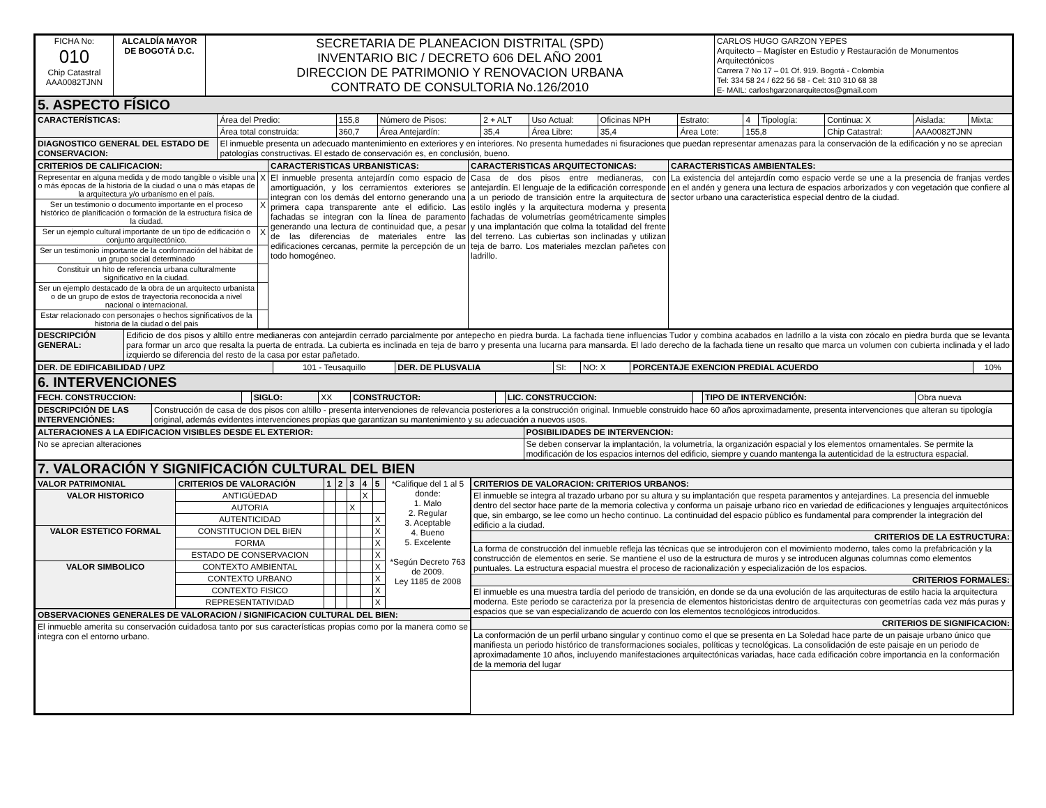| FICHA No: 010 Chip Catastral AAA0082TJNN | ALCALDÍA MAYOR DE BOGOTÁ D.C. | SECRETARIA DE PLANEACION DISTRITAL (SPD) INVENTARIO BIC / DECRETO 606 DEL AÑO 2001 DIRECCION DE PATRIMONIO Y RENOVACION URBANA CONTRATO DE CONSULTORIA No.126/2010 | CARLOS HUGO GARZON YEPES Arquitecto – Magíster en Estudio y Restauración de Monumentos Arquitectónicos Carrera 7 No 17 – 01 Of. 919. Bogotá - Colombia Tel: 334 58 24 / 622 56 58 - Cel: 310 310 68 38 E- MAIL: carloshgarzonarquitectos@gmail.com |
5. ASPECTO FÍSICO
| CARACTERÍSTICAS: | Área del Predio: | 155,8 | Número de Pisos: | 2 + ALT | Uso Actual: | Oficinas NPH | Estrato: | 4 | Tipología: | Continua: X | Aislada: | Mixta: |
| | Área total construida: | 360,7 | Área Antejardín: | 35,4 | Área Libre: | 35,4 | Área Lote: | 155,8 | | Chip Catastral: | AAA0082TJNN | |
| DIAGNOSTICO GENERAL DEL ESTADO DE CONSERVACION: | El inmueble presenta un adecuado mantenimiento en exteriores y en interiores. No presenta humedades ni fisuraciones que puedan representar amenazas para la conservación de la edificación y no se aprecian patologías constructivas. El estado de conservación es, en conclusión, bueno. | | | | | | | | | | | |
| CRITERIOS DE CALIFICACION: | | CARACTERISTICAS URBANISTICAS: | CARACTERISTICAS ARQUITECTONICAS: | CARACTERISTICAS AMBIENTALES: |
| --- | --- | --- | --- | --- |
| Representar en alguna medida y de modo tangible o visible una o más épocas de la historia de la ciudad o una o más etapas de la arquitectura y/o urbanismo en el país. | X | El inmueble presenta antejardín como espacio de amortiguación, y los cerramientos exteriores se integran con los demás del entorno generando una primera capa transparente ante el edificio. Las fachadas se integran con la línea de paramento generando una lectura de continuidad que, a pesar de las diferencias de materiales entre las edificaciones cercanas, permite la percepción de un todo homogéneo. | Casa de dos pisos entre medianeras, con antejardín. El lenguaje de la edificación corresponde a un periodo de transición entre la arquitectura de estilo inglés y la arquitectura moderna y presenta fachadas de volumetrías geométricamente simples y una implantación que colma la totalidad del frente del terreno. Las cubiertas son inclinadas y utilizan teja de barro. Los materiales mezclan pañetes con ladrillo. | La existencia del antejardín como espacio verde se une a la presencia de franjas verdes en el andén y genera una lectura de espacios arborizados y con vegetación que confiere al sector urbano una característica especial dentro de la ciudad. |
| Ser un testimonio o documento importante en el proceso histórico de planificación o formación de la estructura física de la ciudad. | X | | | |
| Ser un ejemplo cultural importante de un tipo de edificación o conjunto arquitectónico. | X | | | |
| Ser un testimonio importante de la conformación del hábitat de un grupo social determinado | | | | |
| Constituir un hito de referencia urbana culturalmente significativo en la ciudad. | | | | |
| Ser un ejemplo destacado de la obra de un arquitecto urbanista o de un grupo de estos de trayectoria reconocida a nivel nacional o internacional. | | | | |
| Estar relacionado con personajes o hechos significativos de la historia de la ciudad o del país | | | | |
| DESCRIPCIÓN GENERAL: | Edificio de dos pisos y altillo entre medianeras con antejardín cerrado parcialmente por antepecho en piedra burda. La fachada tiene influencias Tudor y combina acabados en ladrillo a la vista con zócalo en piedra burda que se levanta para formar un arco que resalta la puerta de entrada. La cubierta es inclinada en teja de barro y presenta una lucarna para mansarda. El lado derecho de la fachada tiene un resalto que marca un volumen con cubierta inclinada y el lado izquierdo se diferencia del resto de la casa por estar pañetado. |
| DER. DE EDIFICABILIDAD / UPZ | 101 - Teusaquillo | DER. DE PLUSVALIA | SI: | NO: X | PORCENTAJE EXENCION PREDIAL ACUERDO | 10% |
6. INTERVENCIONES
| FECH. CONSTRUCCION: | | SIGLO: | XX | CONSTRUCTOR: | | LIC. CONSTRUCCION: | | TIPO DE INTERVENCIÓN: | Obra nueva |
| DESCRIPCIÓN DE LAS INTERVENCIÓNES: | Construcción de casa de dos pisos con altillo - presenta intervenciones de relevancia posteriores a la construcción original. Inmueble construido hace 60 años aproximadamente, presenta intervenciones que alteran su tipología original, además evidentes intervenciones propias que garantizan su mantenimiento y su adecuación a nuevos usos. |
| ALTERACIONES A LA EDIFICACION VISIBLES DESDE EL EXTERIOR: | POSIBILIDADES DE INTERVENCION: |
| --- | --- |
| No se aprecian alteraciones | Se deben conservar la implantación, la volumetría, la organización espacial y los elementos ornamentales. Se permite la modificación de los espacios internos del edificio, siempre y cuando mantenga la autenticidad de la estructura espacial. |
7. VALORACIÓN Y SIGNIFICACIÓN CULTURAL DEL BIEN
| VALOR PATRIMONIAL | CRITERIOS DE VALORACIÓN | 1 | 2 | 3 | 4 | 5 | *Califique del 1 al 5 donde: 1. Malo 2. Regular 3. Aceptable 4. Bueno 5. Excelente *Según Decreto 763 de 2009. Ley 1185 de 2008 |
| VALOR HISTORICO | ANTIGÜEDAD | | | | X | | |
| | AUTORIA | | | X | | | |
| | AUTENTICIDAD | | | | | X | |
| VALOR ESTETICO FORMAL | CONSTITUCION DEL BIEN | | | | | X | |
| | FORMA | | | | | X | |
| | ESTADO DE CONSERVACION | | | | | X | |
| VALOR SIMBOLICO | CONTEXTO AMBIENTAL | | | | | X | |
| | CONTEXTO URBANO | | | | | X | |
| | CONTEXTO FISICO | | | | | X | |
| | REPRESENTATIVIDAD | | | | | X | |
| OBSERVACIONES GENERALES DE VALORACION / SIGNIFICACION CULTURAL DEL BIEN: |
| --- |
| El inmueble amerita su conservación cuidadosa tanto por sus características propias como por la manera como se integra con el entorno urbano. |
| CRITERIOS DE VALORACION: CRITERIOS URBANOS: |
| --- |
| El inmueble se integra al trazado urbano por su altura y su implantación que respeta paramentos y antejardines. La presencia del inmueble dentro del sector hace parte de la memoria colectiva y conforma un paisaje urbano rico en variedad de edificaciones y lenguajes arquitectónicos que, sin embargo, se lee como un hecho continuo. La continuidad del espacio público es fundamental para comprender la integración del edificio a la ciudad. |
| CRITERIOS DE LA ESTRUCTURA: |
| La forma de construcción del inmueble refleja las técnicas que se introdujeron con el movimiento moderno, tales como la prefabricación y la construcción de elementos en serie. Se mantiene el uso de la estructura de muros y se introducen algunas columnas como elementos puntuales. La estructura espacial muestra el proceso de racionalización y especialización de los espacios. |
| CRITERIOS FORMALES: |
| El inmueble es una muestra tardía del periodo de transición, en donde se da una evolución de las arquitecturas de estilo hacia la arquitectura moderna. Este periodo se caracteriza por la presencia de elementos historicistas dentro de arquitecturas con geometrías cada vez más puras y espacios que se van especializando de acuerdo con los elementos tecnológicos introducidos. |
| CRITERIOS DE SIGNIFICACION: |
| La conformación de un perfil urbano singular y continuo como el que se presenta en La Soledad hace parte de un paisaje urbano único que manifiesta un periodo histórico de transformaciones sociales, políticas y tecnológicas. La consolidación de este paisaje en un periodo de aproximadamente 10 años, incluyendo manifestaciones arquitectónicas variadas, hace cada edificación cobre importancia en la conformación de la memoria del lugar |